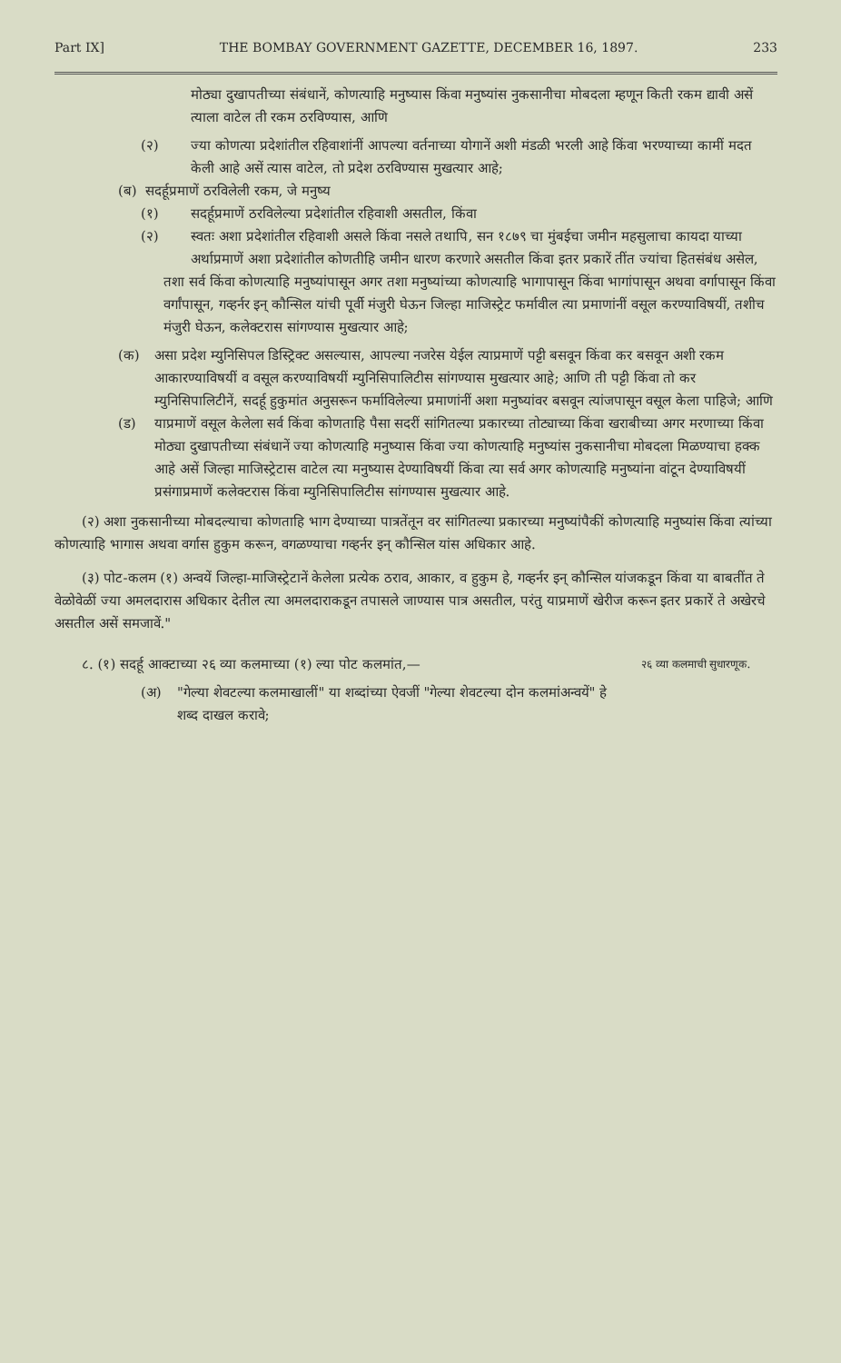Part IX] THE BOMBAY GOVERNMENT GAZETTE, DECEMBER 16, 1897. 233
मोठ्या दुखापतीच्या संबंधानें, कोणत्याहि मनुष्यास किंवा मनुष्यांस नुकसानीचा मोबदला म्हणून किती रकम द्यावी असें त्याला वाटेल ती रकम ठरविण्यास, आणि
(२) ज्या कोणत्या प्रदेशांतील रहिवाशांनीं आपल्या वर्तनाच्या योगानें अशी मंडळी भरली आहे किंवा भरण्याच्या कामीं मदत केली आहे असें त्यास वाटेल, तो प्रदेश ठरविण्यास मुखत्यार आहे;
(ब) सदर्हूप्रमाणें ठरविलेली रकम, जे मनुष्य
(१) सदर्हूप्रमाणें ठरविलेल्या प्रदेशांतील रहिवाशी असतील, किंवा
(२) स्वतः अशा प्रदेशांतील रहिवाशी असले किंवा नसले तथापि, सन १८७९ चा मुंबईचा जमीन महसुलाचा कायदा याच्या अर्थाप्रमाणें अशा प्रदेशांतील कोणतीहि जमीन धारण करणारे असतील किंवा इतर प्रकारें तींत ज्यांचा हितसंबंध असेल,
तशा सर्व किंवा कोणत्याहि मनुष्यांपासून अगर तशा मनुष्यांच्या कोणत्याहि भागापासून किंवा भागांपासून अथवा वर्गापासून किंवा वर्गांपासून, गव्हर्नर इन् कौन्सिल यांची पूर्वी मंजुरी घेऊन जिल्हा माजिस्ट्रेट फर्मावील त्या प्रमाणांनीं वसूल करण्याविषयीं, तशीच मंजुरी घेऊन, कलेक्टरास सांगण्यास मुखत्यार आहे;
(क) असा प्रदेश म्युनिसिपल डिस्ट्रिक्ट असल्यास, आपल्या नजरेस येईल त्याप्रमाणें पट्टी बसवून किंवा कर बसवून अशी रकम आकारण्याविषयीं व वसूल करण्याविषयीं म्युनिसिपालिटीस सांगण्यास मुखत्यार आहे; आणि ती पट्टी किंवा तो कर म्युनिसिपालिटीनें, सदर्हू हुकुमांत अनुसरून फर्माविलेल्या प्रमाणांनीं अशा मनुष्यांवर बसवून त्यांजपासून वसूल केला पाहिजे; आणि
(ड) याप्रमाणें वसूल केलेला सर्व किंवा कोणताहि पैसा सदरीं सांगितल्या प्रकारच्या तोट्याच्या किंवा खराबीच्या अगर मरणाच्या किंवा मोठ्या दुखापतीच्या संबंधानें ज्या कोणत्याहि मनुष्यास किंवा ज्या कोणत्याहि मनुष्यांस नुकसानीचा मोबदला मिळण्याचा हक्क आहे असें जिल्हा माजिस्ट्रेटास वाटेल त्या मनुष्यास देण्याविषयीं किंवा त्या सर्व अगर कोणत्याहि मनुष्यांना वांटून देण्याविषयीं प्रसंगाप्रमाणें कलेक्टरास किंवा म्युनिसिपालिटीस सांगण्यास मुखत्यार आहे.
(२) अशा नुकसानीच्या मोबदल्याचा कोणताहि भाग देण्याच्या पात्रतेंतून वर सांगितल्या प्रकारच्या मनुष्यांपैकीं कोणत्याहि मनुष्यांस किंवा त्यांच्या कोणत्याहि भागास अथवा वर्गास हुकुम करून, वगळण्याचा गव्हर्नर इन् कौन्सिल यांस अधिकार आहे.
(३) पोट-कलम (१) अन्वयें जिल्हा-माजिस्ट्रेटानें केलेला प्रत्येक ठराव, आकार, व हुकुम हे, गव्हर्नर इन् कौन्सिल यांजकडून किंवा या बाबतींत ते वेळोवेळीं ज्या अमलदारास अधिकार देतील त्या अमलदाराकडून तपासले जाण्यास पात्र असतील, परंतु याप्रमाणें खेरीज करून इतर प्रकारें ते अखेरचे असतील असें समजावें."
८. (१) सदर्हू आक्टाच्या २६ व्या कलमाच्या (१) ल्या पोट कलमांत,—
(अ) "गेल्या शेवटल्या कलमाखालीं" या शब्दांच्या ऐवजीं "गेल्या शेवटल्या दोन कलमांअन्वयें" हे शब्द दाखल करावे;
२६ व्या कलमाची सुधारणूक.